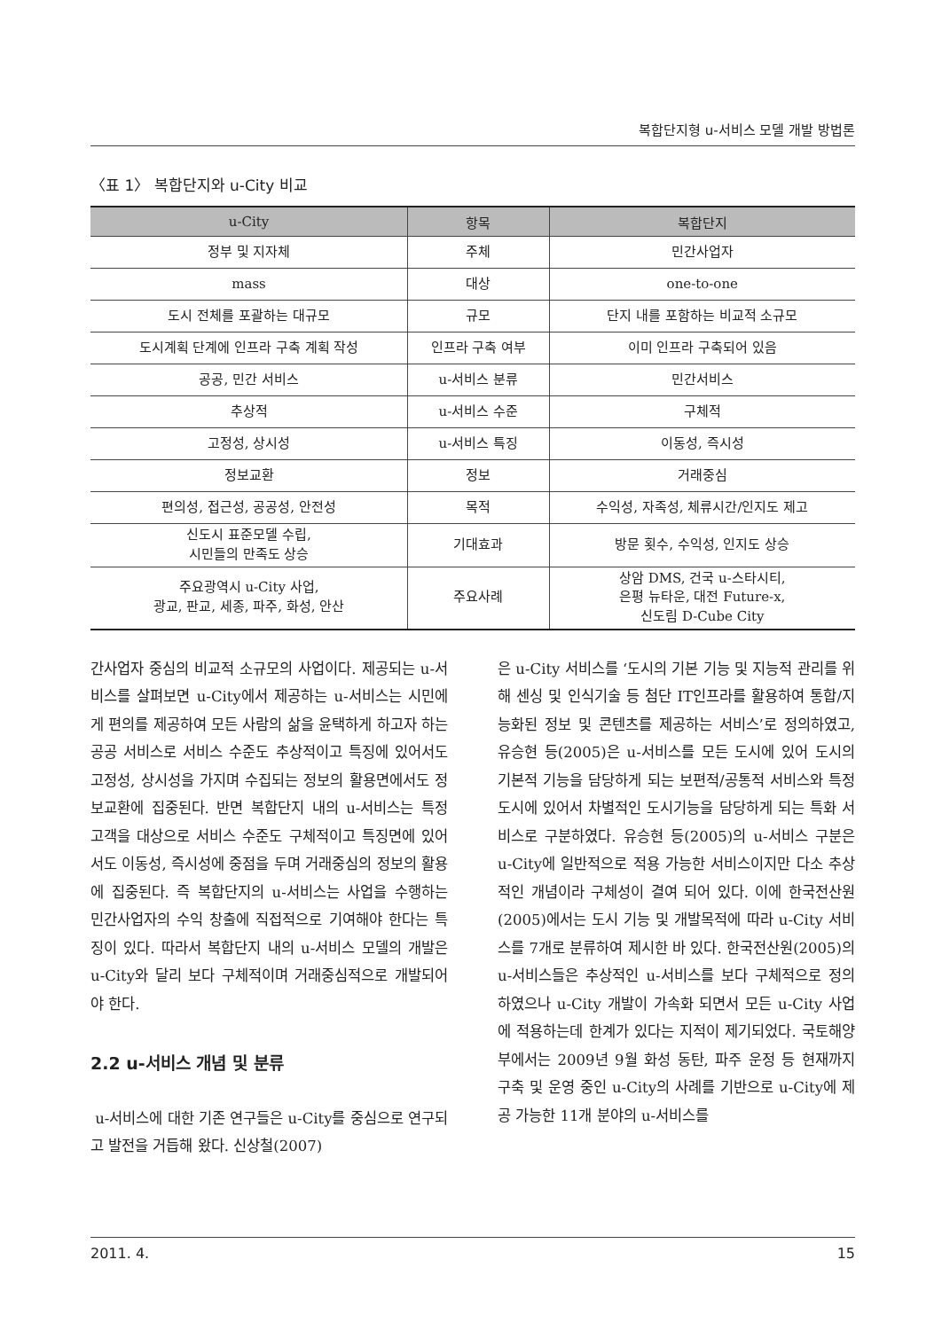복합단지형 u-서비스 모델 개발 방법론
〈표 1〉 복합단지와 u-City 비교
| u-City | 항목 | 복합단지 |
| --- | --- | --- |
| 정부 및 지자체 | 주체 | 민간사업자 |
| mass | 대상 | one-to-one |
| 도시 전체를 포괄하는 대규모 | 규모 | 단지 내를 포함하는 비교적 소규모 |
| 도시계획 단계에 인프라 구축 계획 작성 | 인프라 구축 여부 | 이미 인프라 구축되어 있음 |
| 공공, 민간 서비스 | u-서비스 분류 | 민간서비스 |
| 추상적 | u-서비스 수준 | 구체적 |
| 고정성, 상시성 | u-서비스 특징 | 이동성, 즉시성 |
| 정보교환 | 정보 | 거래중심 |
| 편의성, 접근성, 공공성, 안전성 | 목적 | 수익성, 자족성, 체류시간/인지도 제고 |
| 신도시 표준모델 수립, 시민들의 만족도 상승 | 기대효과 | 방문 횟수, 수익성, 인지도 상승 |
| 주요광역시 u-City 사업, 광교, 판교, 세종, 파주, 화성, 안산 | 주요사례 | 상암 DMS, 건국 u-스타시티, 은평 뉴타운, 대전 Future-x, 신도림 D-Cube City |
간사업자 중심의 비교적 소규모의 사업이다. 제공되는 u-서비스를 살펴보면 u-City에서 제공하는 u-서비스는 시민에게 편의를 제공하여 모든 사람의 삶을 윤택하게 하고자 하는 공공 서비스로 서비스 수준도 추상적이고 특징에 있어서도 고정성, 상시성을 가지며 수집되는 정보의 활용면에서도 정보교환에 집중된다. 반면 복합단지 내의 u-서비스는 특정 고객을 대상으로 서비스 수준도 구체적이고 특징면에 있어서도 이동성, 즉시성에 중점을 두며 거래중심의 정보의 활용에 집중된다. 즉 복합단지의 u-서비스는 사업을 수행하는 민간사업자의 수익 창출에 직접적으로 기여해야 한다는 특징이 있다. 따라서 복합단지 내의 u-서비스 모델의 개발은 u-City와 달리 보다 구체적이며 거래중심적으로 개발되어야 한다.
2.2 u-서비스 개념 및 분류
u-서비스에 대한 기존 연구들은 u-City를 중심으로 연구되고 발전을 거듭해 왔다. 신상철(2007)
은 u-City 서비스를 ‘도시의 기본 기능 및 지능적 관리를 위해 센싱 및 인식기술 등 첨단 IT인프라를 활용하여 통합/지능화된 정보 및 콘텐츠를 제공하는 서비스’로 정의하였고, 유승현 등(2005)은 u-서비스를 모든 도시에 있어 도시의 기본적 기능을 담당하게 되는 보편적/공통적 서비스와 특정도시에 있어서 차별적인 도시기능을 담당하게 되는 특화 서비스로 구분하였다. 유승현 등(2005)의 u-서비스 구분은 u-City에 일반적으로 적용 가능한 서비스이지만 다소 추상적인 개념이라 구체성이 결여 되어 있다. 이에 한국전산원(2005)에서는 도시 기능 및 개발목적에 따라 u-City 서비스를 7개로 분류하여 제시한 바 있다. 한국전산원(2005)의 u-서비스들은 추상적인 u-서비스를 보다 구체적으로 정의하였으나 u-City 개발이 가속화 되면서 모든 u-City 사업에 적용하는데 한계가 있다는 지적이 제기되었다. 국토해양부에서는 2009년 9월 화성 동탄, 파주 운정 등 현재까지 구축 및 운영 중인 u-City의 사례를 기반으로 u-City에 제공 가능한 11개 분야의 u-서비스를
2011. 4. 15